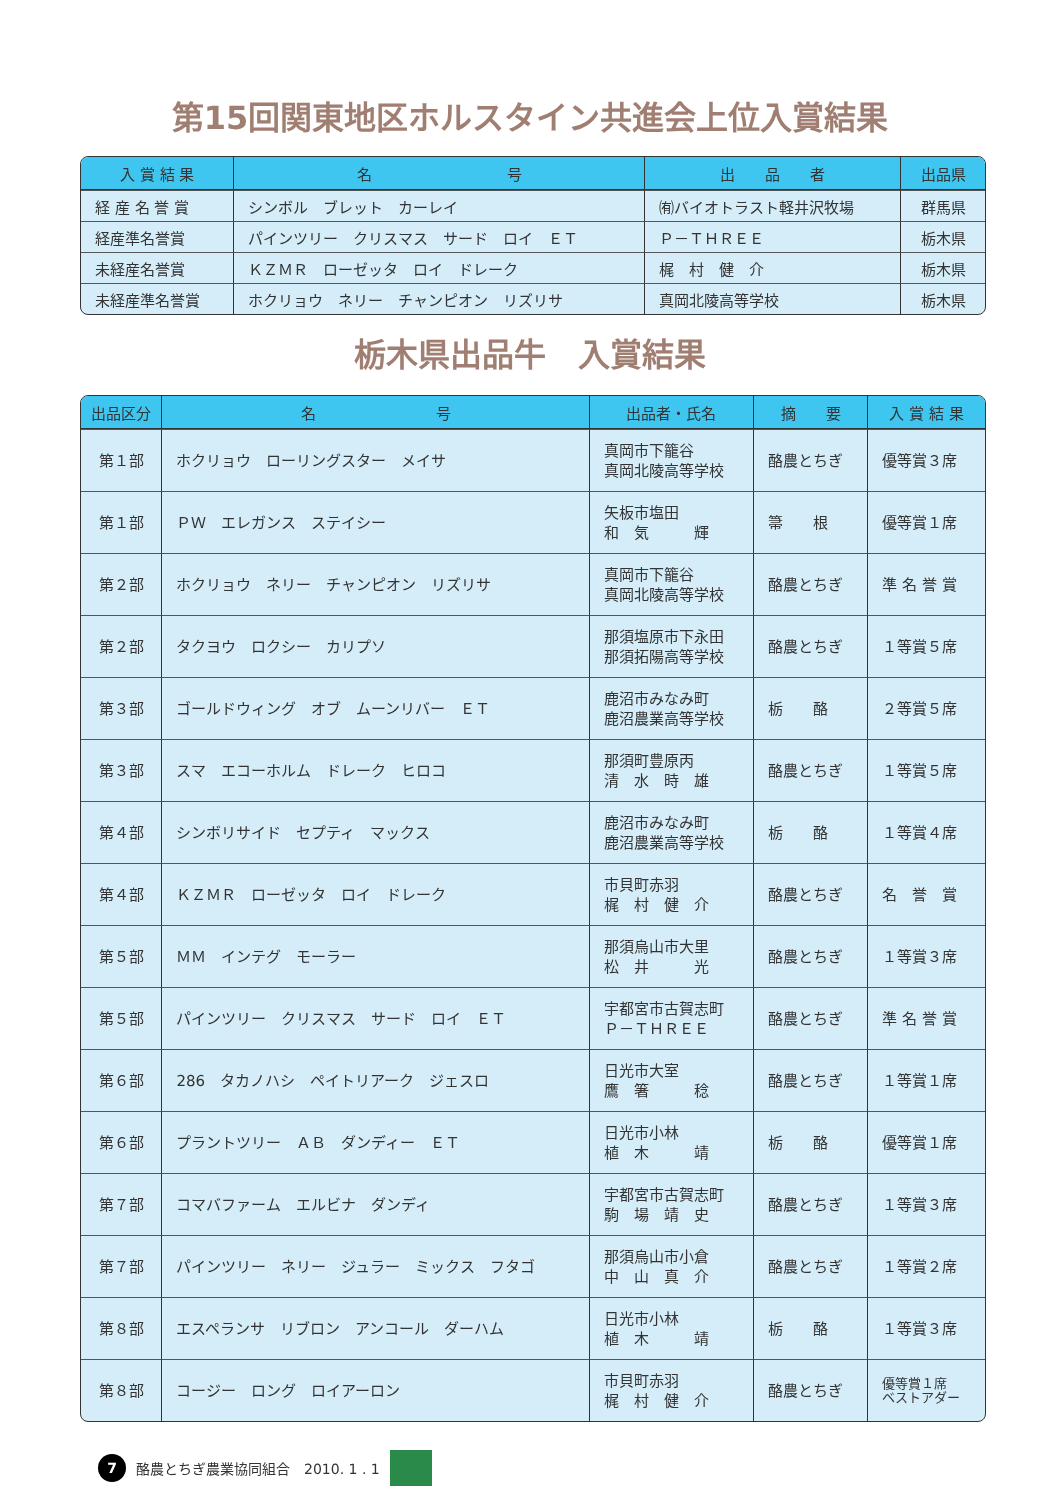第15回関東地区ホルスタイン共進会上位入賞結果
| 入 賞 結 果 | 名 号 | 出 品 者 | 出品県 |
| --- | --- | --- | --- |
| 経 産 名 誉 賞 | シンボル ブレット カーレイ | ㈲バイオトラスト軽井沢牧場 | 群馬県 |
| 経産準名誉賞 | パインツリー クリスマス サード ロイ ＥＴ | Ｐ－ＴＨＲＥＥ | 栃木県 |
| 未経産名誉賞 | ＫＺＭＲ ローゼッタ ロイ ドレーク | 梶 村 健 介 | 栃木県 |
| 未経産準名誉賞 | ホクリョウ ネリー チャンピオン リズリサ | 真岡北陵高等学校 | 栃木県 |
栃木県出品牛　入賞結果
| 出品区分 | 名 号 | 出品者・氏名 | 摘 要 | 入 賞 結 果 |
| --- | --- | --- | --- | --- |
| 第１部 | ホクリョウ ローリングスター メイサ | 真岡市下籠谷 真岡北陵高等学校 | 酪農とちぎ | 優等賞３席 |
| 第１部 | ＰＷ エレガンス ステイシー | 矢板市塩田 和 気 輝 | 箒 根 | 優等賞１席 |
| 第２部 | ホクリョウ ネリー チャンピオン リズリサ | 真岡市下籠谷 真岡北陵高等学校 | 酪農とちぎ | 準 名 誉 賞 |
| 第２部 | タクヨウ ロクシー カリプソ | 那須塩原市下永田 那須拓陽高等学校 | 酪農とちぎ | １等賞５席 |
| 第３部 | ゴールドウィング オブ ムーンリバー ＥＴ | 鹿沼市みなみ町 鹿沼農業高等学校 | 栃 酪 | ２等賞５席 |
| 第３部 | スマ エコーホルム ドレーク ヒロコ | 那須町豊原丙 清 水 時 雄 | 酪農とちぎ | １等賞５席 |
| 第４部 | シンボリサイド セプティ マックス | 鹿沼市みなみ町 鹿沼農業高等学校 | 栃 酪 | １等賞４席 |
| 第４部 | ＫＺＭＲ ローゼッタ ロイ ドレーク | 市貝町赤羽 梶 村 健 介 | 酪農とちぎ | 名 誉 賞 |
| 第５部 | ＭＭ インテグ モーラー | 那須烏山市大里 松 井 光 | 酪農とちぎ | １等賞３席 |
| 第５部 | パインツリー クリスマス サード ロイ ＥＴ | 宇都宮市古賀志町 Ｐ－ＴＨＲＥＥ | 酪農とちぎ | 準 名 誉 賞 |
| 第６部 | 286 タカノハシ ペイトリアーク ジェスロ | 日光市大室 鷹 箸 稔 | 酪農とちぎ | １等賞１席 |
| 第６部 | プラントツリー ＡＢ ダンディー ＥＴ | 日光市小林 植 木 靖 | 栃 酪 | 優等賞１席 |
| 第７部 | コマバファーム エルビナ ダンディ | 宇都宮市古賀志町 駒 場 靖 史 | 酪農とちぎ | １等賞３席 |
| 第７部 | パインツリー ネリー ジュラー ミックス フタゴ | 那須烏山市小倉 中 山 真 介 | 酪農とちぎ | １等賞２席 |
| 第８部 | エスペランサ リブロン アンコール ダーハム | 日光市小林 植 木 靖 | 栃 酪 | １等賞３席 |
| 第８部 | コージー ロング ロイアーロン | 市貝町赤羽 梶 村 健 介 | 酪農とちぎ | 優等賞１席 ベストアダー |
7
酪農とちぎ農業協同組合　2010. 1 . 1